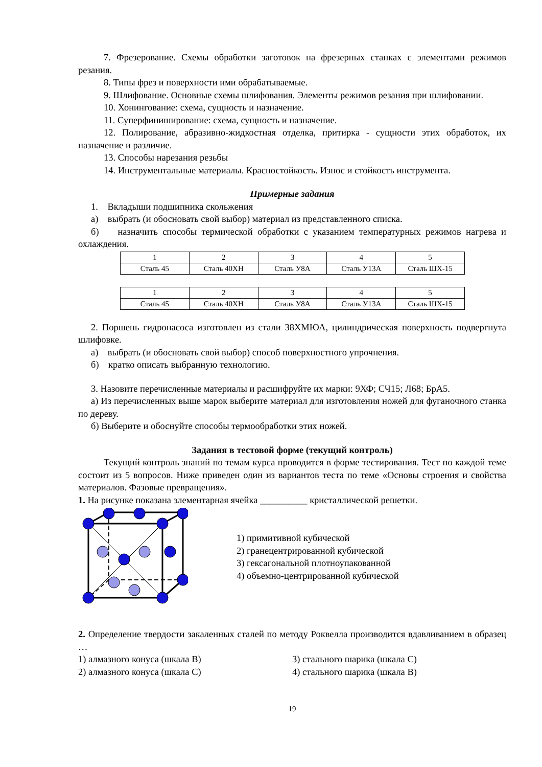7. Фрезерование. Схемы обработки заготовок на фрезерных станках с элементами режимов резания.
8. Типы фрез и поверхности ими обрабатываемые.
9. Шлифование. Основные схемы шлифования. Элементы режимов резания при шлифовании.
10. Хонингование: схема, сущность и назначение.
11. Суперфиниширование: схема, сущность и назначение.
12. Полирование, абразивно-жидкостная отделка, притирка - сущности этих обработок, их назначение и различие.
13. Способы нарезания резьбы
14. Инструментальные материалы. Красностойкость. Износ и стойкость инструмента.
Примерные задания
1. Вкладыши подшипника скольжения
а) выбрать (и обосновать свой выбор) материал из представленного списка.
б) назначить способы термической обработки с указанием температурных режимов нагрева и охлаждения.
| 1 | 2 | 3 | 4 | 5 |
| Сталь 45 | Сталь 40ХН | Сталь У8А | Сталь У13А | Сталь ШХ-15 |
| 1 | 2 | 3 | 4 | 5 |
| Сталь 45 | Сталь 40ХН | Сталь У8А | Сталь У13А | Сталь ШХ-15 |
2. Поршень гидронасоса изготовлен из стали 38ХМЮА, цилиндрическая поверхность подвергнута шлифовке.
а) выбрать (и обосновать свой выбор) способ поверхностного упрочнения.
б) кратко описать выбранную технологию.
3. Назовите перечисленные материалы и расшифруйте их марки: 9ХФ; СЧ15; Л68; БрА5.
а) Из перечисленных выше марок выберите материал для изготовления ножей для фуганочного станка по дереву.
б) Выберите и обоснуйте способы термообработки этих ножей.
Задания в тестовой форме (текущий контроль)
Текущий контроль знаний по темам курса проводится в форме тестирования. Тест по каждой теме состоит из 5 вопросов. Ниже приведен один из вариантов теста по теме «Основы строения и свойства материалов. Фазовые превращения».
1. На рисунке показана элементарная ячейка __________ кристаллической решетки.
1) примитивной кубической
2) гранецентрированной кубической
3) гексагональной плотноупакованной
4) объемно-центрированной кубической
2. Определение твердости закаленных сталей по методу Роквелла производится вдавливанием в образец …
1) алмазного конуса (шкала В) 3) стального шарика (шкала С)
2) алмазного конуса (шкала С) 4) стального шарика (шкала В)
19